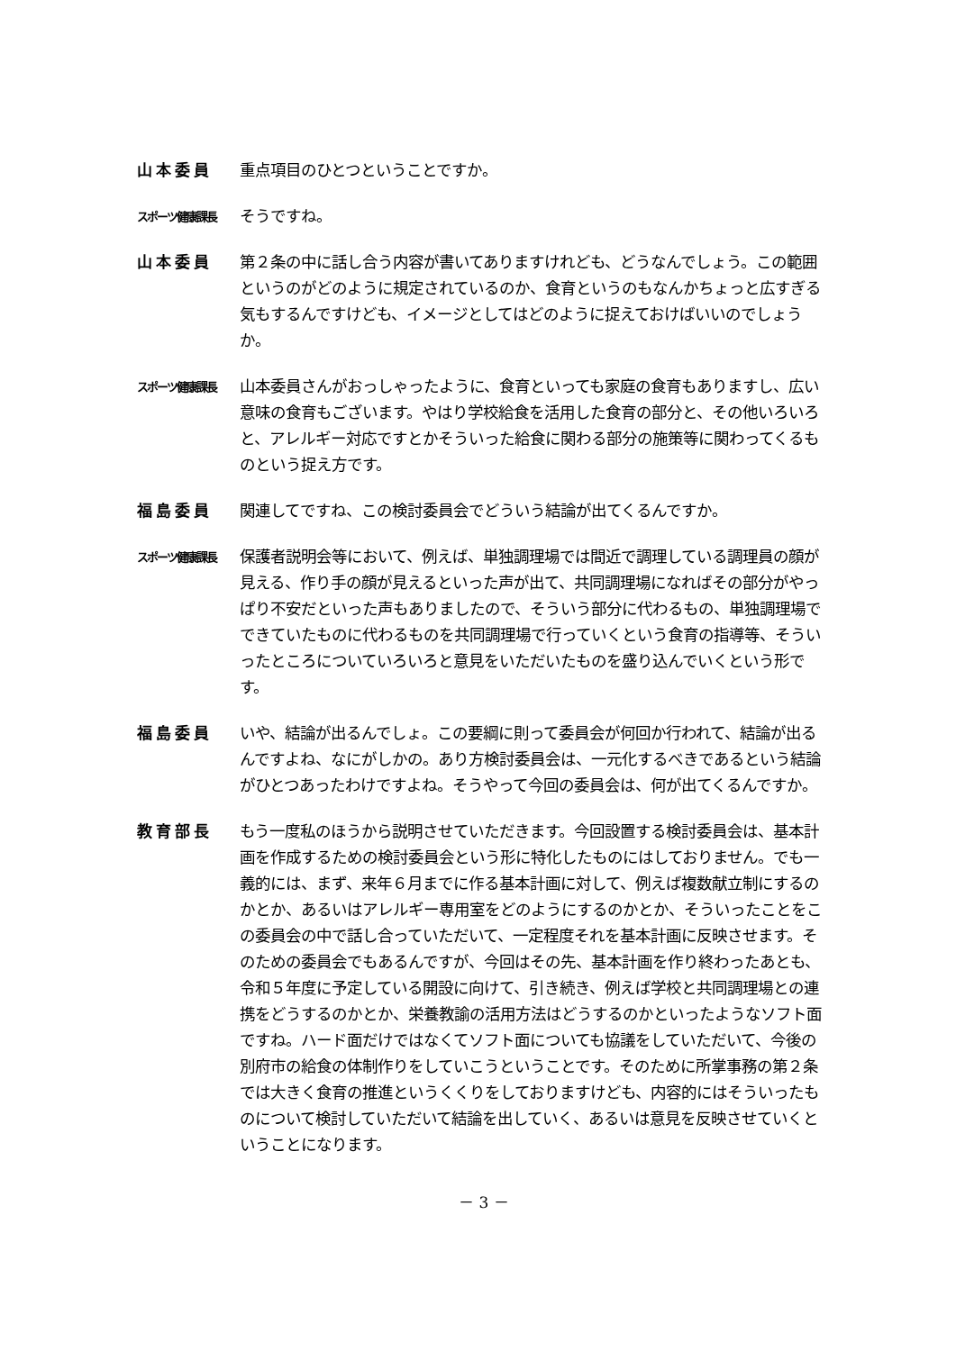山本委員 重点項目のひとつということですか。
スポーツ健康課長
そうですね。
山本委員 第２条の中に話し合う内容が書いてありますけれども、どうなんでしょう。この範囲というのがどのように規定されているのか、食育というのもなんかちょっと広すぎる気もするんですけども、イメージとしてはどのように捉えておけばいいのでしょうか。
スポーツ健康課長
山本委員さんがおっしゃったように、食育といっても家庭の食育もありますし、広い意味の食育もございます。やはり学校給食を活用した食育の部分と、その他いろいろと、アレルギー対応ですとかそういった給食に関わる部分の施策等に関わってくるものという捉え方です。
福島委員 関連してですね、この検討委員会でどういう結論が出てくるんですか。
スポーツ健康課長
保護者説明会等において、例えば、単独調理場では間近で調理している調理員の顔が見える、作り手の顔が見えるといった声が出て、共同調理場になればその部分がやっぱり不安だといった声もありましたので、そういう部分に代わるもの、単独調理場でできていたものに代わるものを共同調理場で行っていくという食育の指導等、そういったところについていろいろと意見をいただいたものを盛り込んでいくという形です。
福島委員 いや、結論が出るんでしょ。この要綱に則って委員会が何回か行われて、結論が出るんですよね、なにがしかの。あり方検討委員会は、一元化するべきであるという結論がひとつあったわけですよね。そうやって今回の委員会は、何が出てくるんですか。
教育部長 もう一度私のほうから説明させていただきます。今回設置する検討委員会は、基本計画を作成するための検討委員会という形に特化したものにはしておりません。でも一義的には、まず、来年６月までに作る基本計画に対して、例えば複数献立制にするのかとか、あるいはアレルギー専用室をどのようにするのかとか、そういったことをこの委員会の中で話し合っていただいて、一定程度それを基本計画に反映させます。そのための委員会でもあるんですが、今回はその先、基本計画を作り終わったあとも、令和５年度に予定している開設に向けて、引き続き、例えば学校と共同調理場との連携をどうするのかとか、栄養教諭の活用方法はどうするのかといったようなソフト面ですね。ハード面だけではなくてソフト面についても協議をしていただいて、今後の別府市の給食の体制作りをしていこうということです。そのために所掌事務の第２条では大きく食育の推進というくくりをしておりますけども、内容的にはそういったものについて検討していただいて結論を出していく、あるいは意見を反映させていくということになります。
－ 3 －